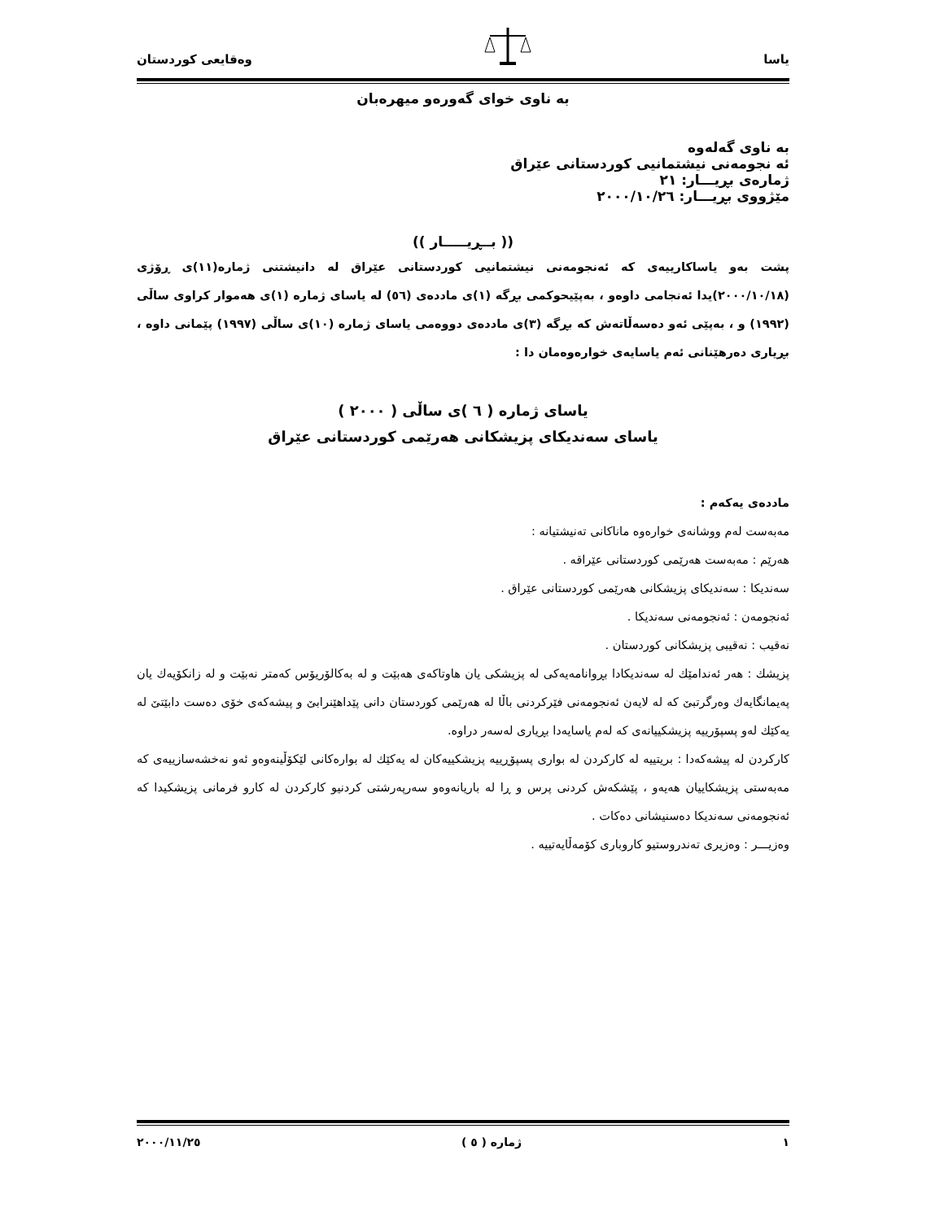یاسا وەقایعی کوردستان
بە ناوی خوای گەورەو میهرەبان
بە ناوی گەلەوە
ئە نجومەنی نیشتمانیی کوردستانی عێراق
ژمارەی بڕیـــار: ٢١
مێژووی بڕیـــار: ٢٠٠٠/١٠/٢٦
(( بــڕیـــــار ))
پشت بەو یاساکارییەی کە ئەنجومەنی نیشتمانیی کوردستانی عێراق لە دانیشتنی ژمارە(١١)ی ڕۆژی (٢٠٠٠/١٠/١٨)یدا ئەنجامی داوەو ، بەپێیحوکمی بڕگە (١)ی ماددەی (٥٦) لە یاسای ژمارە (١)ی هەموار کراوی ساڵی (١٩٩٢) و ، بەپێی ئەو دەسەڵاتەش کە بڕگە (٣)ی ماددەی دووەمی یاسای ژمارە (١٠)ی ساڵی (١٩٩٧) پێمانی داوە ، بڕیاری دەرهێنانی ئەم یاسایەی خوارەوەمان دا :
یاسای ژمارە ( ٦ )ی ساڵی ( ٢٠٠٠ )
یاسای سەندیکای پزیشکانی هەرێمی کوردستانی عێراق
ماددەی یەکەم :
مەبەست لەم ووشانەی خوارەوە ماناکانی تەنیشتیانە :
هەرێم : مەبەست هەرێمی کوردستانی عێراقە .
سەندیکا : سەندیکای پزیشکانی هەرێمی کوردستانی عێراق .
ئەنجومەن : ئەنجومەنی سەندیکا .
نەقیب : نەقیبی پزیشکانی کوردستان .
پزیشك : هەر ئەندامێك لە سەندیکادا بڕوانامەیەکی لە پزیشکی یان هاوتاکەی هەبێت و لە بەکالۆریۆس کەمتر نەبێت و لە زانکۆیەك یان پەیمانگایەك وەرگرتبێ کە لە لایەن ئەنجومەنی فێرکردنی باڵا لە هەرێمی کوردستان دانی پێداهێنرابێ و پیشەکەی خۆی دەست دابێتێ لە یەکێك لەو پسپۆرییە پزیشکییانەی کە لەم یاسایەدا بڕیاری لەسەر دراوە.
کارکردن لە پیشەکەدا : بریتییە لە کارکردن لە بواری پسپۆڕییە پزیشکییەکان لە یەکێك لە بوارەکانی لێکۆڵینەوەو ئەو نەخشەسازییەی کە مەبەستی پزیشکاییان هەیەو ، پێشکەش کردنی پرس و ڕا لە باریانەوەو سەرپەرشتی کردنیو کارکردن لە کارو فرمانی پزیشکیدا کە ئەنجومەنی سەندیکا دەسنیشانی دەکات .
وەزیـــر : وەزیری تەندروستیو کاروباری کۆمەڵایەتییە .
١ ژمارە ( ٥ ) ٢٠٠٠/١١/٢٥